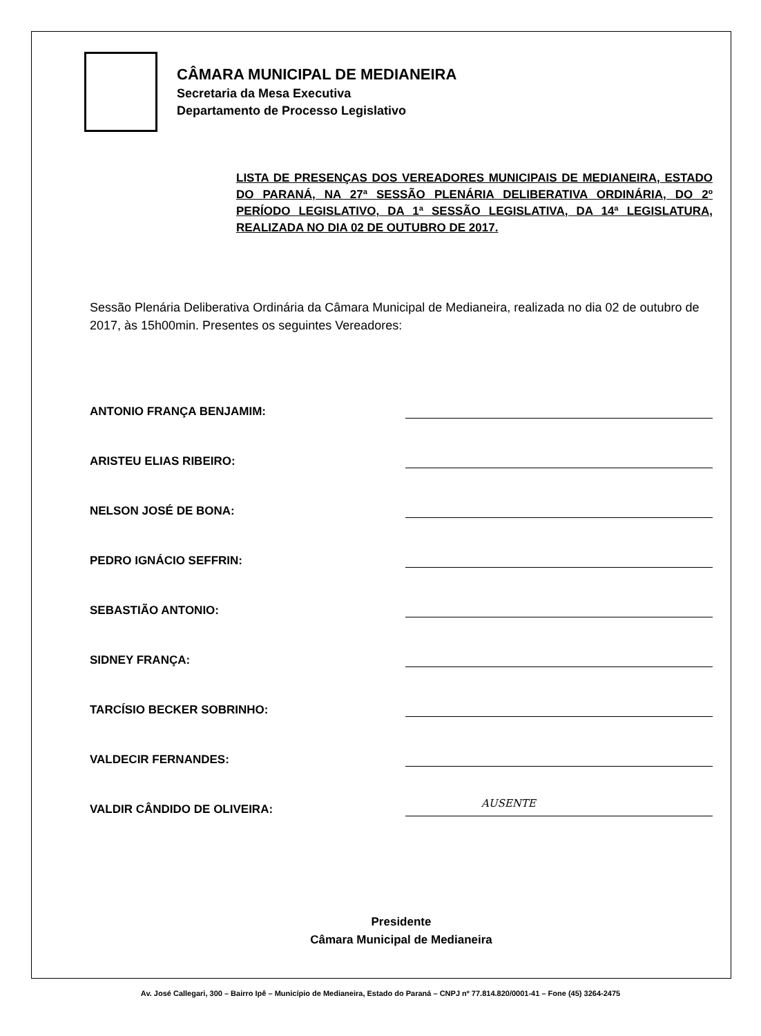CÂMARA MUNICIPAL DE MEDIANEIRA
Secretaria da Mesa Executiva
Departamento de Processo Legislativo
LISTA DE PRESENÇAS DOS VEREADORES MUNICIPAIS DE MEDIANEIRA, ESTADO DO PARANÁ, NA 27ª SESSÃO PLENÁRIA DELIBERATIVA ORDINÁRIA, DO 2º PERÍODO LEGISLATIVO, DA 1ª SESSÃO LEGISLATIVA, DA 14ª LEGISLATURA, REALIZADA NO DIA 02 DE OUTUBRO DE 2017.
Sessão Plenária Deliberativa Ordinária da Câmara Municipal de Medianeira, realizada no dia 02 de outubro de 2017, às 15h00min. Presentes os seguintes Vereadores:
ANTONIO FRANÇA BENJAMIM:
ARISTEU ELIAS RIBEIRO:
NELSON JOSÉ DE BONA:
PEDRO IGNÁCIO SEFFRIN:
SEBASTIÃO ANTONIO:
SIDNEY FRANÇA:
TARCÍSIO BECKER SOBRINHO:
VALDECIR FERNANDES:
VALDIR CÂNDIDO DE OLIVEIRA:
AUSENTE
Presidente
Câmara Municipal de Medianeira
Av. José Callegari, 300 – Bairro Ipê – Município de Medianeira, Estado do Paraná – CNPJ nº 77.814.820/0001-41 – Fone (45) 3264-2475